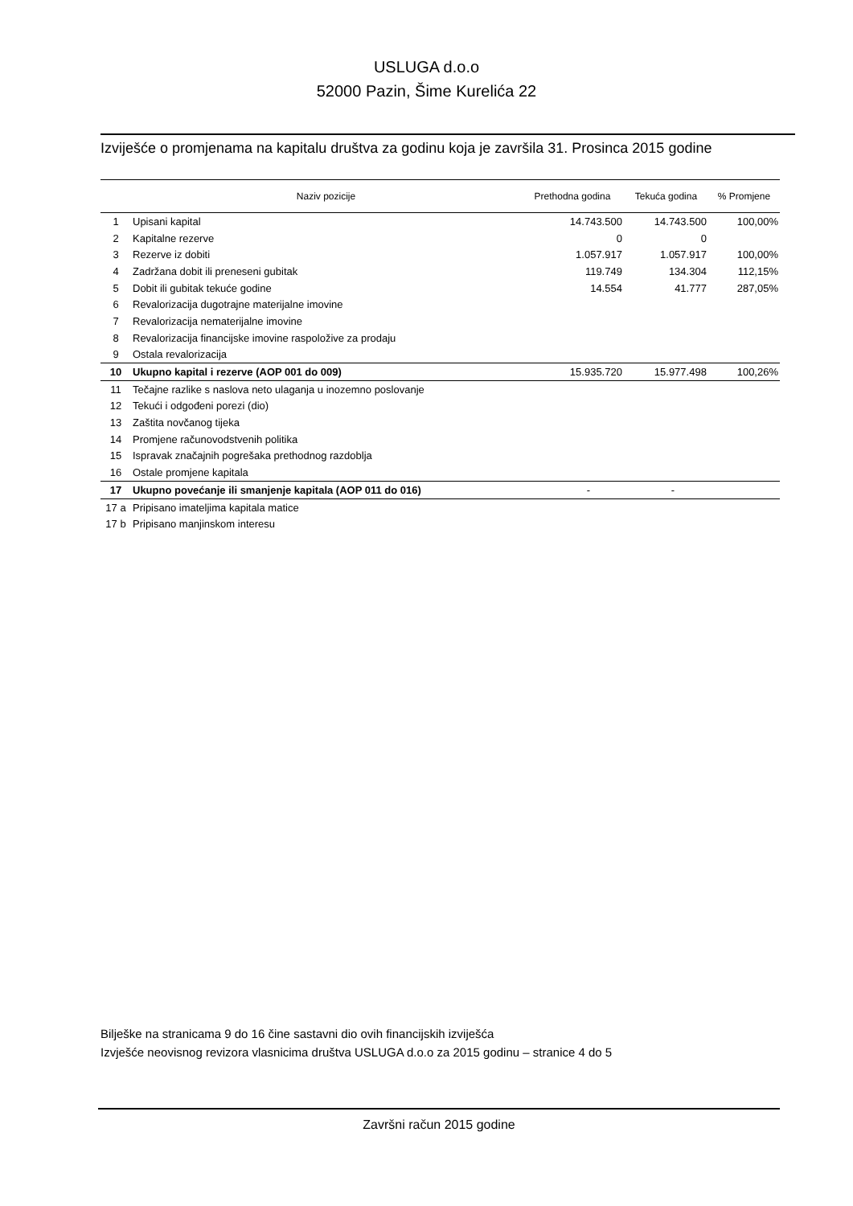USLUGA d.o.o
52000 Pazin, Šime Kurelića 22
Izviješće o promjenama na kapitalu društva za godinu koja je završila 31. Prosinca 2015 godine
| | Naziv pozicije | Prethodna godina | Tekuća godina | % Promjene |
| --- | --- | --- | --- | --- |
| 1 | Upisani kapital | 14.743.500 | 14.743.500 | 100,00% |
| 2 | Kapitalne rezerve | 0 | 0 | |
| 3 | Rezerve iz dobiti | 1.057.917 | 1.057.917 | 100,00% |
| 4 | Zadržana dobit ili preneseni gubitak | 119.749 | 134.304 | 112,15% |
| 5 | Dobit ili gubitak tekuće godine | 14.554 | 41.777 | 287,05% |
| 6 | Revalorizacija dugotrajne materijalne imovine | | | |
| 7 | Revalorizacija nematerijalne imovine | | | |
| 8 | Revalorizacija financijske imovine raspoložive za prodaju | | | |
| 9 | Ostala revalorizacija | | | |
| 10 | Ukupno kapital i rezerve (AOP 001 do 009) | 15.935.720 | 15.977.498 | 100,26% |
| 11 | Tečajne razlike s naslova neto ulaganja u inozemno poslovanje | | | |
| 12 | Tekući i odgođeni porezi (dio) | | | |
| 13 | Zaštita novčanog tijeka | | | |
| 14 | Promjene računovodstvenih politika | | | |
| 15 | Ispravak značajnih pogrešaka prethodnog razdoblja | | | |
| 16 | Ostale promjene kapitala | | | |
| 17 | Ukupno povećanje ili smanjenje kapitala (AOP 011 do 016) | - | - | |
| 17 a | Pripisano imateljima kapitala matice | | | |
| 17 b | Pripisano manjinskom interesu | | | |
Bilješke na stranicama 9 do 16 čine sastavni dio ovih financijskih izviješća
Izvješće neovisnog revizora vlasnicima društva USLUGA d.o.o za 2015 godinu – stranice 4 do 5
Završni račun 2015 godine